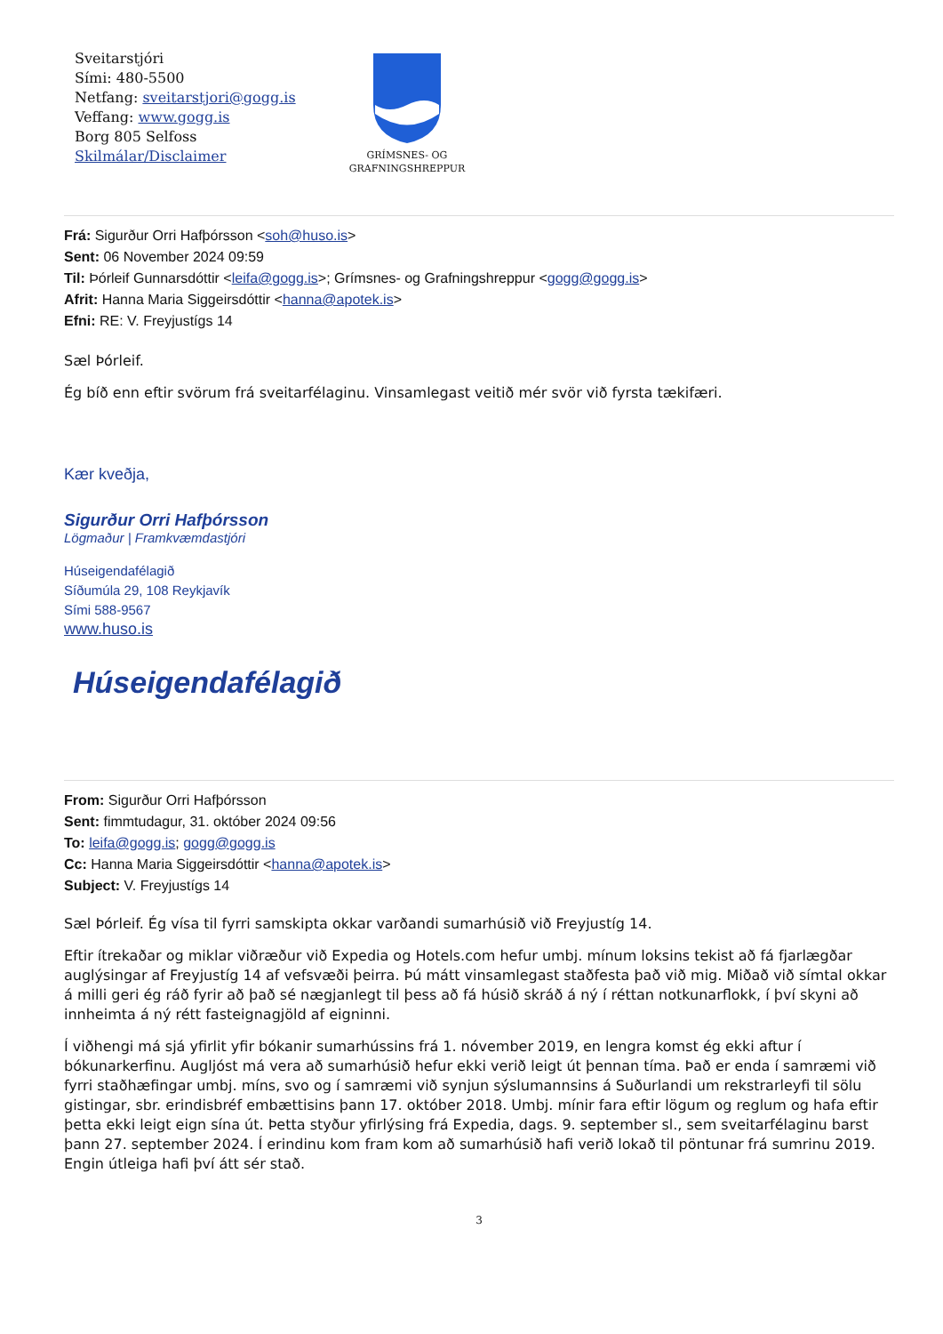Sveitarstjóri
Sími: 480-5500
Netfang: sveitarstjori@gogg.is
Veffang: www.gogg.is
Borg 805 Selfoss
Skilmálar/Disclaimer
GRÍMSNES- OG
GRAFNINGSHREPPUR
Frá: Sigurður Orri Hafþórsson <soh@huso.is>
Sent: 06 November 2024 09:59
Til: Þórleif Gunnarsdóttir <leifa@gogg.is>; Grímsnes- og Grafningshreppur <gogg@gogg.is>
Afrit: Hanna Maria Siggeirsdóttir <hanna@apotek.is>
Efni: RE: V. Freyjustígs 14
Sæl Þórleif.
Ég bíð enn eftir svörum frá sveitarfélaginu. Vinsamlegast veitið mér svör við fyrsta tækifæri.
Kær kveðja,
Sigurður Orri Hafþórsson
Lögmaður | Framkvæmdastjóri
Húseigendafélagið
Síðumúla 29, 108 Reykjavík
Sími 588-9567
www.huso.is
Húseigendafélagið
From: Sigurður Orri Hafþórsson
Sent: fimmtudagur, 31. október 2024 09:56
To: leifa@gogg.is; gogg@gogg.is
Cc: Hanna Maria Siggeirsdóttir <hanna@apotek.is>
Subject: V. Freyjustígs 14
Sæl Þórleif. Ég vísa til fyrri samskipta okkar varðandi sumarhúsið við Freyjustíg 14.
Eftir ítrekaðar og miklar viðræður við Expedia og Hotels.com hefur umbj. mínum loksins tekist að fá fjarlægðar auglýsingar af Freyjustíg 14 af vefsvæði þeirra. Þú mátt vinsamlegast staðfesta það við mig. Miðað við símtal okkar á milli geri ég ráð fyrir að það sé nægjanlegt til þess að fá húsið skráð á ný í réttan notkunarflokk, í því skyni að innheimta á ný rétt fasteignagjöld af eigninni.
Í viðhengi má sjá yfirlit yfir bókanir sumarhússins frá 1. nóvember 2019, en lengra komst ég ekki aftur í bókunarkerfinu. Augljóst má vera að sumarhúsið hefur ekki verið leigt út þennan tíma. Það er enda í samræmi við fyrri staðhæfingar umbj. míns, svo og í samræmi við synjun sýslumannsins á Suðurlandi um rekstrarleyfi til sölu gistingar, sbr. erindisbréf embættisins þann 17. október 2018. Umbj. mínir fara eftir lögum og reglum og hafa eftir þetta ekki leigt eign sína út. Þetta styður yfirlýsing frá Expedia, dags. 9. september sl., sem sveitarfélaginu barst þann 27. september 2024. Í erindinu kom fram kom að sumarhúsið hafi verið lokað til pöntunar frá sumrinu 2019. Engin útleiga hafi því átt sér stað.
3